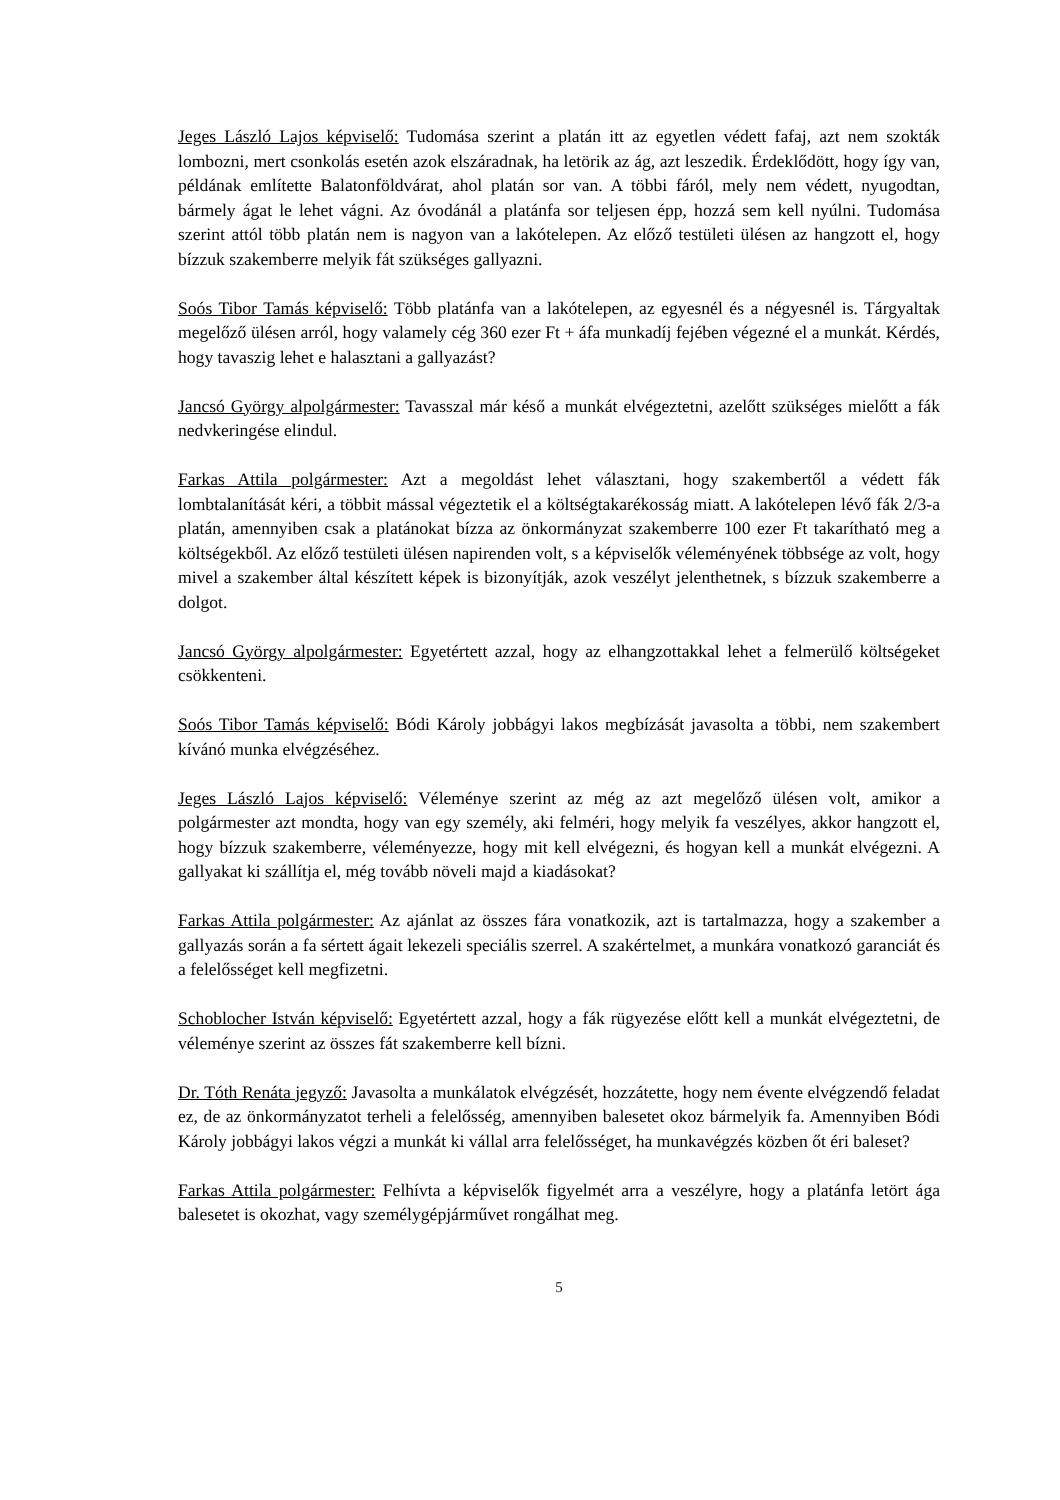Jeges László Lajos képviselő: Tudomása szerint a platán itt az egyetlen védett fafaj, azt nem szokták lombozni, mert csonkolás esetén azok elszáradnak, ha letörik az ág, azt leszedik. Érdeklődött, hogy így van, példának említette Balatonföldvárat, ahol platán sor van. A többi fáról, mely nem védett, nyugodtan, bármely ágat le lehet vágni. Az óvodánál a platánfa sor teljesen épp, hozzá sem kell nyúlni. Tudomása szerint attól több platán nem is nagyon van a lakótelepen. Az előző testületi ülésen az hangzott el, hogy bízzuk szakemberre melyik fát szükséges gallyazni.
Soós Tibor Tamás képviselő: Több platánfa van a lakótelepen, az egyesnél és a négyesnél is. Tárgyaltak megelőző ülésen arról, hogy valamely cég 360 ezer Ft + áfa munkadíj fejében végezné el a munkát. Kérdés, hogy tavaszig lehet e halasztani a gallyazást?
Jancsó György alpolgármester: Tavasszal már késő a munkát elvégeztetni, azelőtt szükséges mielőtt a fák nedvkeringése elindul.
Farkas Attila polgármester: Azt a megoldást lehet választani, hogy szakembertől a védett fák lombtalanítását kéri, a többit mással végeztetik el a költségtakarékosság miatt. A lakótelepen lévő fák 2/3-a platán, amennyiben csak a platánokat bízza az önkormányzat szakemberre 100 ezer Ft takarítható meg a költségekből. Az előző testületi ülésen napirenden volt, s a képviselők véleményének többsége az volt, hogy mivel a szakember által készített képek is bizonyítják, azok veszélyt jelenthetnek, s bízzuk szakemberre a dolgot.
Jancsó György alpolgármester: Egyetértett azzal, hogy az elhangzottakkal lehet a felmerülő költségeket csökkenteni.
Soós Tibor Tamás képviselő: Bódi Károly jobbágyi lakos megbízását javasolta a többi, nem szakembert kívánó munka elvégzéséhez.
Jeges László Lajos képviselő: Véleménye szerint az még az azt megelőző ülésen volt, amikor a polgármester azt mondta, hogy van egy személy, aki felméri, hogy melyik fa veszélyes, akkor hangzott el, hogy bízzuk szakemberre, véleményezze, hogy mit kell elvégezni, és hogyan kell a munkát elvégezni. A gallyakat ki szállítja el, még tovább növeli majd a kiadásokat?
Farkas Attila polgármester: Az ajánlat az összes fára vonatkozik, azt is tartalmazza, hogy a szakember a gallyazás során a fa sértett ágait lekezeli speciális szerrel. A szakértelmet, a munkára vonatkozó garanciát és a felelősséget kell megfizetni.
Schoblocher István képviselő: Egyetértett azzal, hogy a fák rügyezése előtt kell a munkát elvégeztetni, de véleménye szerint az összes fát szakemberre kell bízni.
Dr. Tóth Renáta jegyző: Javasolta a munkálatok elvégzését, hozzátette, hogy nem évente elvégzendő feladat ez, de az önkormányzatot terheli a felelősség, amennyiben balesetet okoz bármelyik fa. Amennyiben Bódi Károly jobbágyi lakos végzi a munkát ki vállal arra felelősséget, ha munkavégzés közben őt éri baleset?
Farkas Attila polgármester: Felhívta a képviselők figyelmét arra a veszélyre, hogy a platánfa letört ága balesetet is okozhat, vagy személygépjárművet rongálhat meg.
5